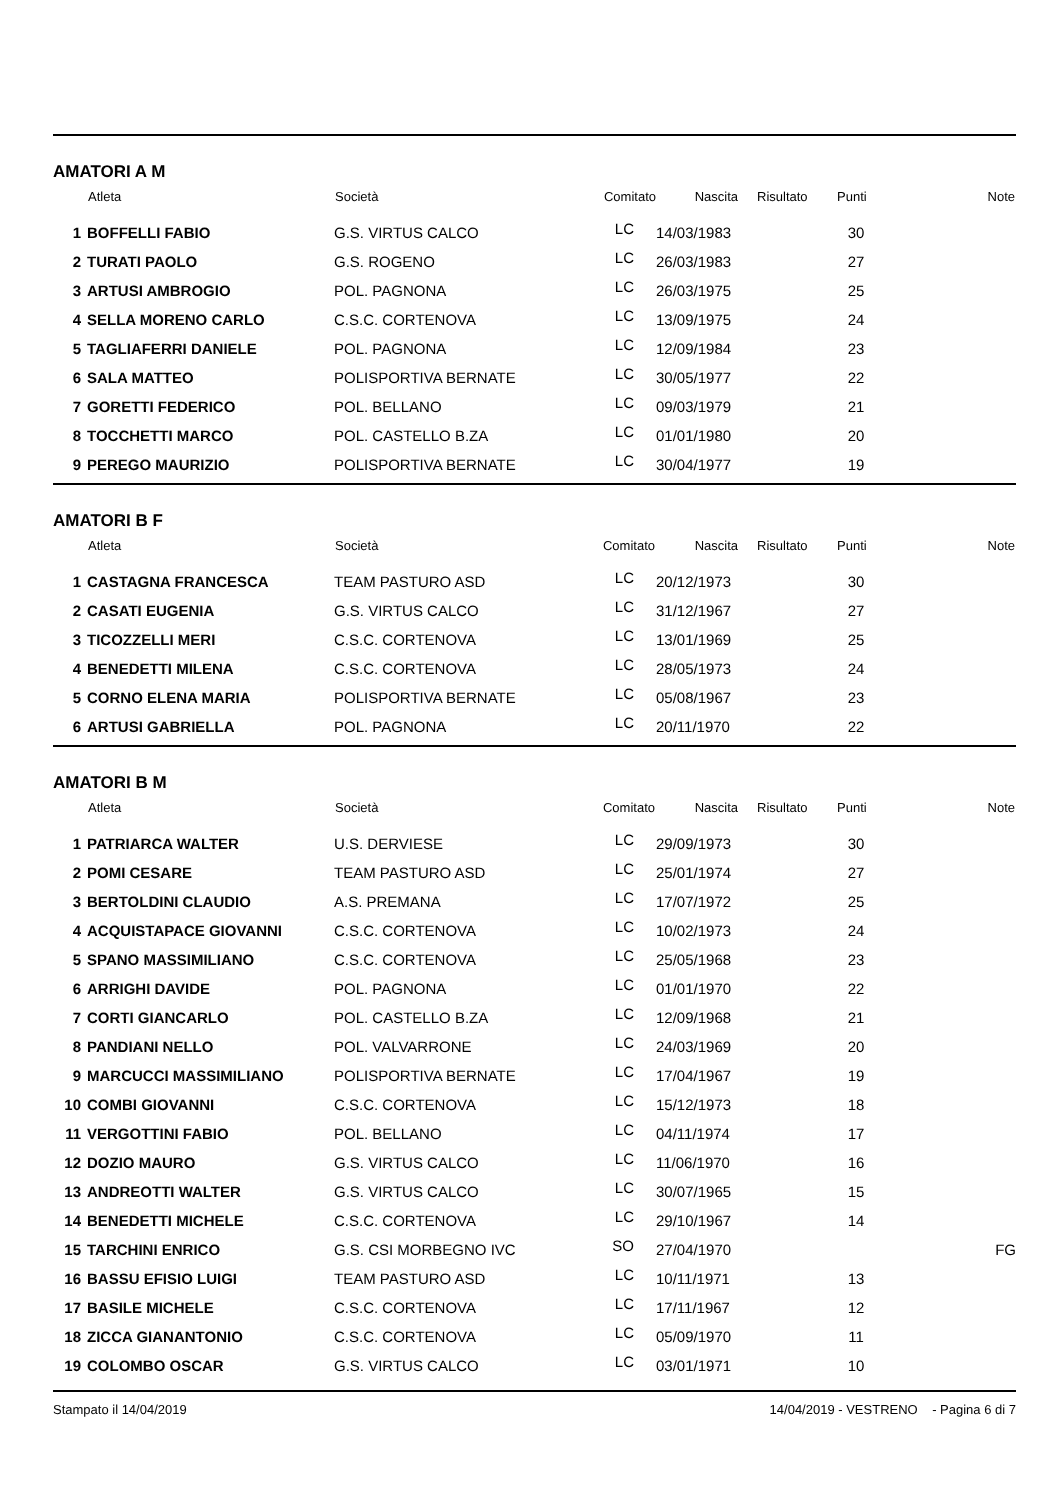AMATORI A M
| | Atleta | Società | Comitato | Nascita | Risultato | Punti | Note |
| --- | --- | --- | --- | --- | --- | --- | --- |
| 1 | BOFFELLI FABIO | G.S. VIRTUS CALCO | LC | 14/03/1983 | | 30 | |
| 2 | TURATI PAOLO | G.S. ROGENO | LC | 26/03/1983 | | 27 | |
| 3 | ARTUSI AMBROGIO | POL. PAGNONA | LC | 26/03/1975 | | 25 | |
| 4 | SELLA MORENO CARLO | C.S.C. CORTENOVA | LC | 13/09/1975 | | 24 | |
| 5 | TAGLIAFERRI DANIELE | POL. PAGNONA | LC | 12/09/1984 | | 23 | |
| 6 | SALA MATTEO | POLISPORTIVA BERNATE | LC | 30/05/1977 | | 22 | |
| 7 | GORETTI FEDERICO | POL. BELLANO | LC | 09/03/1979 | | 21 | |
| 8 | TOCCHETTI MARCO | POL. CASTELLO B.ZA | LC | 01/01/1980 | | 20 | |
| 9 | PEREGO MAURIZIO | POLISPORTIVA BERNATE | LC | 30/04/1977 | | 19 | |
AMATORI B F
| | Atleta | Società | Comitato | Nascita | Risultato | Punti | Note |
| --- | --- | --- | --- | --- | --- | --- | --- |
| 1 | CASTAGNA FRANCESCA | TEAM PASTURO ASD | LC | 20/12/1973 | | 30 | |
| 2 | CASATI EUGENIA | G.S. VIRTUS CALCO | LC | 31/12/1967 | | 27 | |
| 3 | TICOZZELLI MERI | C.S.C. CORTENOVA | LC | 13/01/1969 | | 25 | |
| 4 | BENEDETTI MILENA | C.S.C. CORTENOVA | LC | 28/05/1973 | | 24 | |
| 5 | CORNO ELENA MARIA | POLISPORTIVA BERNATE | LC | 05/08/1967 | | 23 | |
| 6 | ARTUSI GABRIELLA | POL. PAGNONA | LC | 20/11/1970 | | 22 | |
AMATORI B M
| | Atleta | Società | Comitato | Nascita | Risultato | Punti | Note |
| --- | --- | --- | --- | --- | --- | --- | --- |
| 1 | PATRIARCA WALTER | U.S. DERVIESE | LC | 29/09/1973 | | 30 | |
| 2 | POMI CESARE | TEAM PASTURO ASD | LC | 25/01/1974 | | 27 | |
| 3 | BERTOLDINI CLAUDIO | A.S. PREMANA | LC | 17/07/1972 | | 25 | |
| 4 | ACQUISTAPACE GIOVANNI | C.S.C. CORTENOVA | LC | 10/02/1973 | | 24 | |
| 5 | SPANO MASSIMILIANO | C.S.C. CORTENOVA | LC | 25/05/1968 | | 23 | |
| 6 | ARRIGHI DAVIDE | POL. PAGNONA | LC | 01/01/1970 | | 22 | |
| 7 | CORTI GIANCARLO | POL. CASTELLO B.ZA | LC | 12/09/1968 | | 21 | |
| 8 | PANDIANI NELLO | POL. VALVARRONE | LC | 24/03/1969 | | 20 | |
| 9 | MARCUCCI MASSIMILIANO | POLISPORTIVA BERNATE | LC | 17/04/1967 | | 19 | |
| 10 | COMBI GIOVANNI | C.S.C. CORTENOVA | LC | 15/12/1973 | | 18 | |
| 11 | VERGOTTINI FABIO | POL. BELLANO | LC | 04/11/1974 | | 17 | |
| 12 | DOZIO MAURO | G.S. VIRTUS CALCO | LC | 11/06/1970 | | 16 | |
| 13 | ANDREOTTI WALTER | G.S. VIRTUS CALCO | LC | 30/07/1965 | | 15 | |
| 14 | BENEDETTI MICHELE | C.S.C. CORTENOVA | LC | 29/10/1967 | | 14 | |
| 15 | TARCHINI ENRICO | G.S. CSI MORBEGNO IVC | SO | 27/04/1970 | | | FG |
| 16 | BASSU EFISIO LUIGI | TEAM PASTURO ASD | LC | 10/11/1971 | | 13 | |
| 17 | BASILE MICHELE | C.S.C. CORTENOVA | LC | 17/11/1967 | | 12 | |
| 18 | ZICCA GIANANTONIO | C.S.C. CORTENOVA | LC | 05/09/1970 | | 11 | |
| 19 | COLOMBO OSCAR | G.S. VIRTUS CALCO | LC | 03/01/1971 | | 10 | |
Stampato il 14/04/2019 14/04/2019 - VESTRENO - Pagina 6 di 7